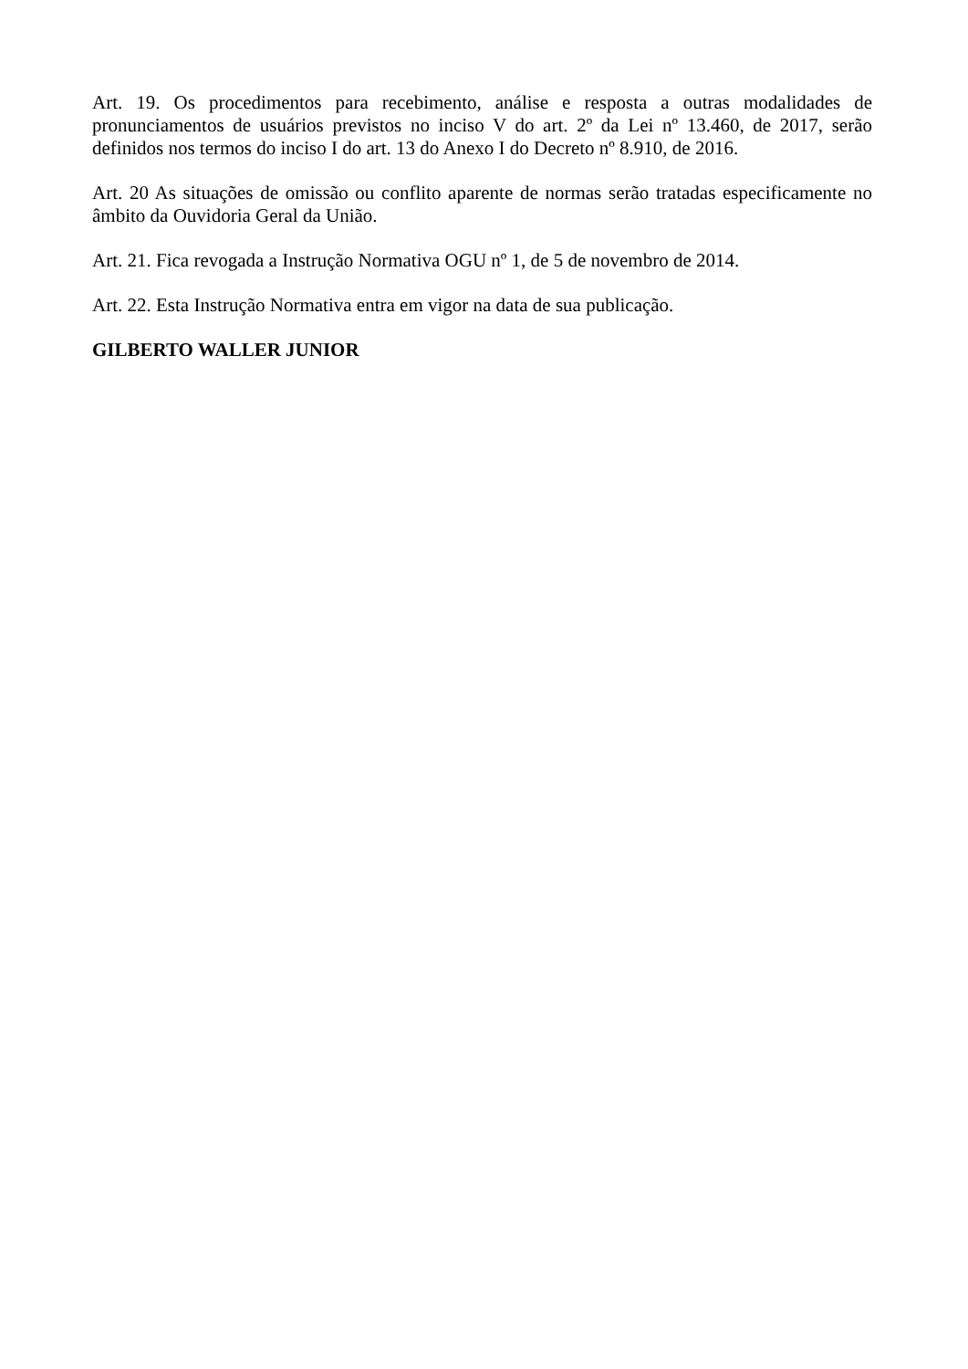Art. 19. Os procedimentos para recebimento, análise e resposta a outras modalidades de pronunciamentos de usuários previstos no inciso V do art. 2º da Lei nº 13.460, de 2017, serão definidos nos termos do inciso I do art. 13 do Anexo I do Decreto nº 8.910, de 2016.
Art. 20 As situações de omissão ou conflito aparente de normas serão tratadas especificamente no âmbito da Ouvidoria Geral da União.
Art. 21. Fica revogada a Instrução Normativa OGU nº 1, de 5 de novembro de 2014.
Art. 22. Esta Instrução Normativa entra em vigor na data de sua publicação.
GILBERTO WALLER JUNIOR